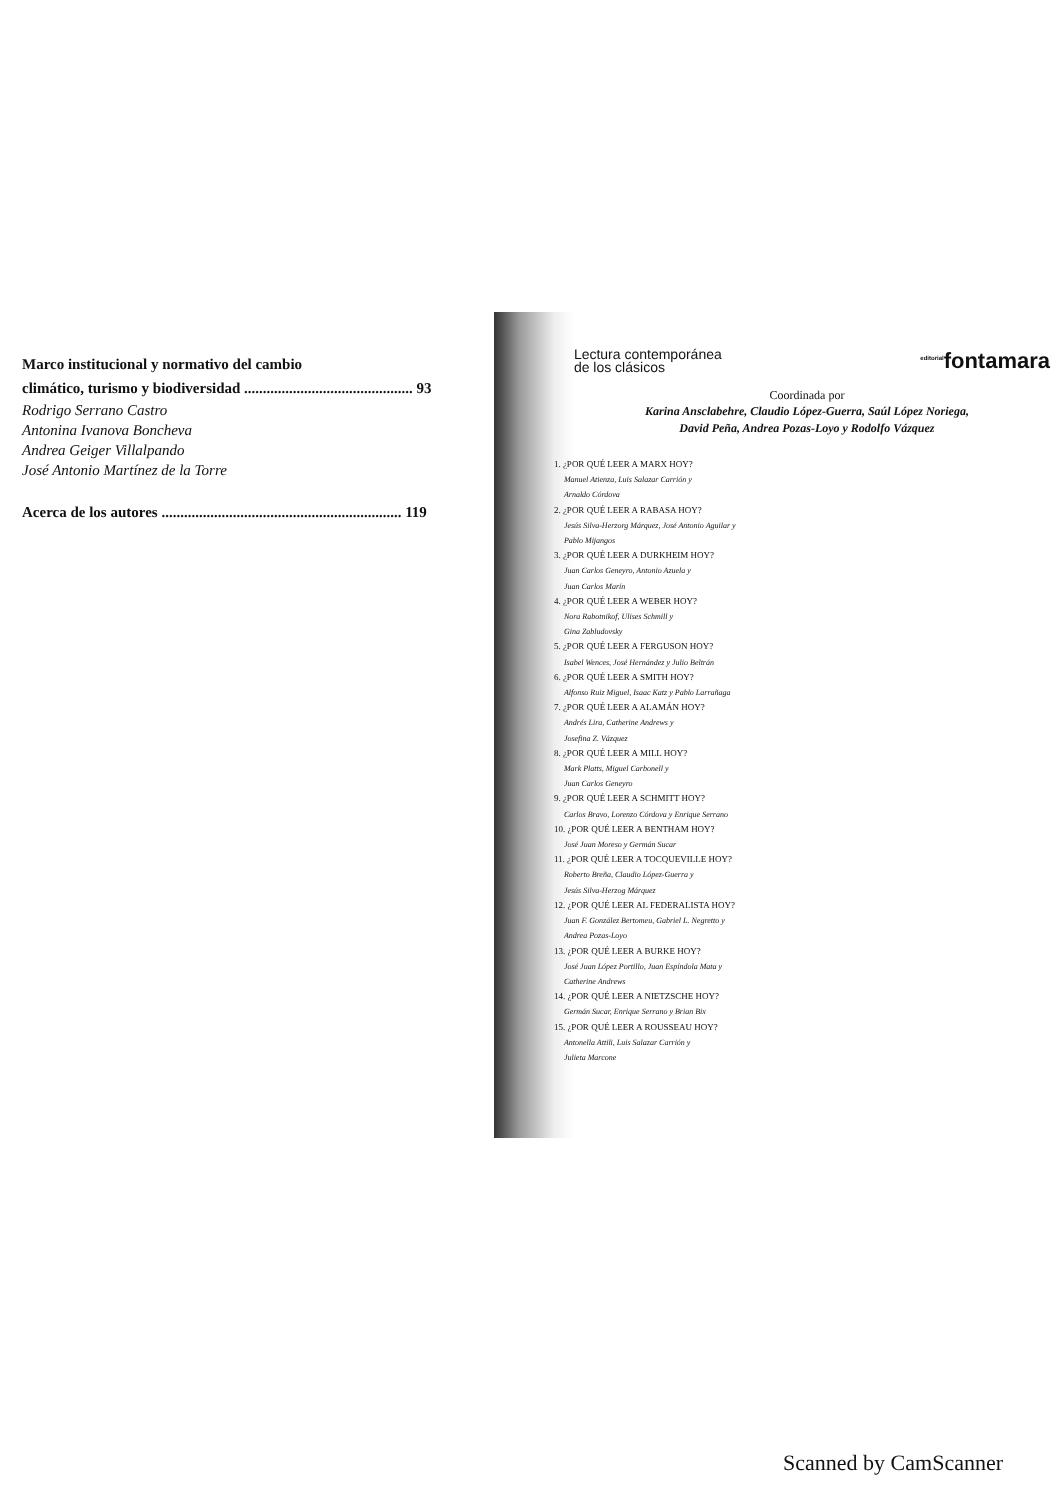Marco institucional y normativo del cambio
climático, turismo y biodiversidad ............................................. 93
Rodrigo Serrano Castro
Antonina Ivanova Boncheva
Andrea Geiger Villalpando
José Antonio Martínez de la Torre
Acerca de los autores ................................................................ 119
Lectura contemporánea
de los clásicos
<sup>editorial</sup>fontamara
Coordinada por
Karina Ansclabehre, Claudio López-Guerra, Saúl López Noriega,
David Peña, Andrea Pozas-Loyo y Rodolfo Vázquez
1. ¿POR QUÉ LEER A MARX HOY?
Manuel Atienza, Luis Salazar Carrión y
Arnaldo Córdova
2. ¿POR QUÉ LEER A RABASA HOY?
Jesús Silva-Herzorg Márquez, José Antonio Aguilar y
Pablo Mijangos
3. ¿POR QUÉ LEER A DURKHEIM HOY?
Juan Carlos Geneyro, Antonio Azuela y
Juan Carlos Marín
4. ¿POR QUÉ LEER A WEBER HOY?
Nora Rabotnikof, Ulises Schmill y
Gina Zabludovsky
5. ¿POR QUÉ LEER A FERGUSON HOY?
Isabel Wences, José Hernández y Julio Beltrán
6. ¿POR QUÉ LEER A SMITH HOY?
Alfonso Ruiz Miguel, Isaac Katz y Pablo Larrañaga
7. ¿POR QUÉ LEER A ALAMÁN HOY?
Andrés Lira, Catherine Andrews y
Josefina Z. Vázquez
8. ¿POR QUÉ LEER A MILL HOY?
Mark Platts, Miguel Carbonell y
Juan Carlos Geneyro
9. ¿POR QUÉ LEER A SCHMITT HOY?
Carlos Bravo, Lorenzo Córdova y Enrique Serrano
10. ¿POR QUÉ LEER A BENTHAM HOY?
José Juan Moreso y Germán Sucar
11. ¿POR QUÉ LEER A TOCQUEVILLE HOY?
Roberto Breña, Claudio López-Guerra y
Jesús Silva-Herzog Márquez
12. ¿POR QUÉ LEER AL FEDERALISTA HOY?
Juan F. González Bertomeu, Gabriel L. Negretto y
Andrea Pozas-Loyo
13. ¿POR QUÉ LEER A BURKE HOY?
José Juan López Portillo, Juan Espíndola Mata y
Catherine Andrews
14. ¿POR QUÉ LEER A NIETZSCHE HOY?
Germán Sucar, Enrique Serrano y Brian Bix
15. ¿POR QUÉ LEER A ROUSSEAU HOY?
Antonella Attili, Luis Salazar Carrión y
Julieta Marcone
Scanned by CamScanner